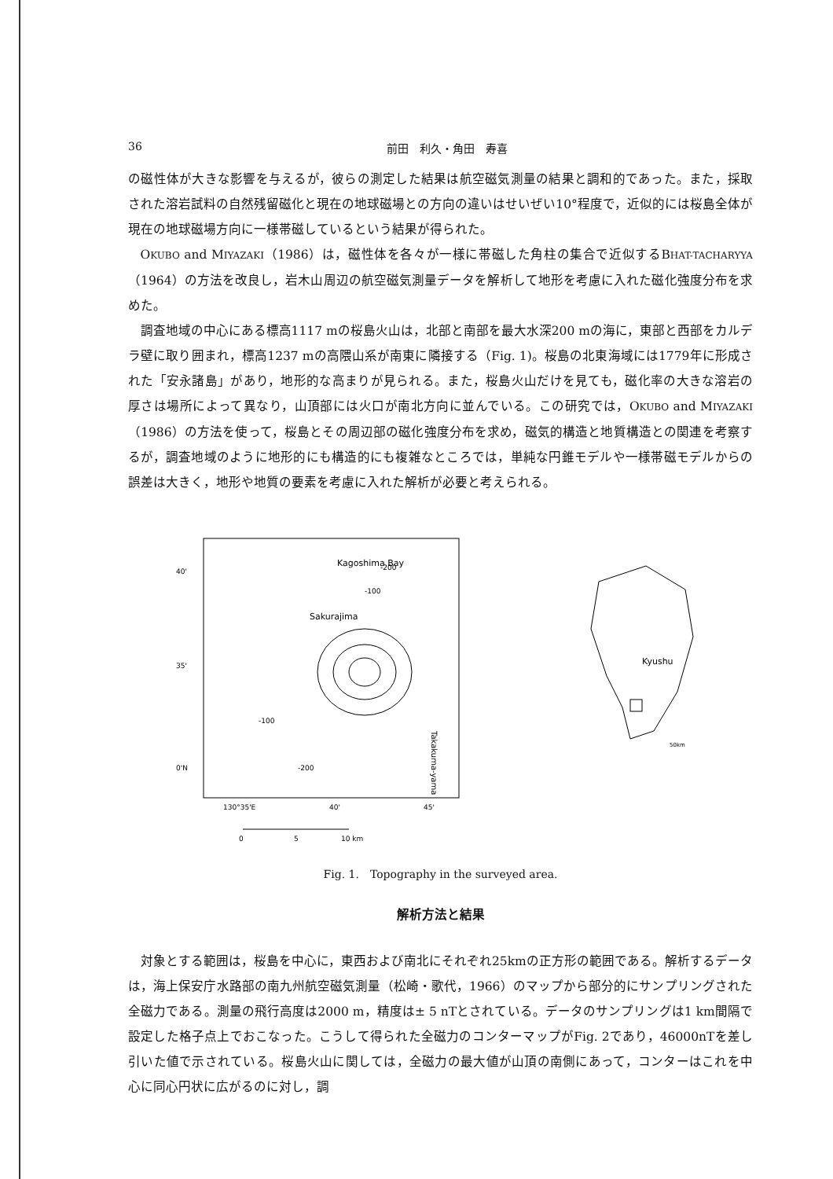36 前田　利久・角田　寿喜
の磁性体が大きな影響を与えるが，彼らの測定した結果は航空磁気測量の結果と調和的であった。また，採取された溶岩試料の自然残留磁化と現在の地球磁場との方向の違いはせいぜい10°程度で，近似的には桜島全体が現在の地球磁場方向に一様帯磁しているという結果が得られた。
OKUBO and MIYAZAKI（1986）は，磁性体を各々が一様に帯磁した角柱の集合で近似するBHAT-TACHARYYA（1964）の方法を改良し，岩木山周辺の航空磁気測量データを解析して地形を考慮に入れた磁化強度分布を求めた。
調査地域の中心にある標高1117 mの桜島火山は，北部と南部を最大水深200 mの海に，東部と西部をカルデラ壁に取り囲まれ，標高1237 mの高隈山系が南東に隣接する（Fig. 1)。桜島の北東海域には1779年に形成された「安永諸島」があり，地形的な高まりが見られる。また，桜島火山だけを見ても，磁化率の大きな溶岩の厚さは場所によって異なり，山頂部には火口が南北方向に並んでいる。この研究では，OKUBO and MIYAZAKI（1986）の方法を使って，桜島とその周辺部の磁化強度分布を求め，磁気的構造と地質構造との関連を考察するが，調査地域のように地形的にも構造的にも複雑なところでは，単純な円錐モデルや一様帯磁モデルからの誤差は大きく，地形や地質の要素を考慮に入れた解析が必要と考えられる。
Kagoshima Bay
-200
-100
Sakurajima
-100
-200
Takakuma-yama
40'
35'
0'N
130°35'E
40'
45'
0
5
10 km
Kyushu
50km
Fig. 1.　Topography in the surveyed area.
解析方法と結果
対象とする範囲は，桜島を中心に，東西および南北にそれぞれ25kmの正方形の範囲である。解析するデータは，海上保安庁水路部の南九州航空磁気測量（松崎・歌代，1966）のマップから部分的にサンプリングされた全磁力である。測量の飛行高度は2000 m，精度は± 5 nTとされている。データのサンプリングは1 km間隔で設定した格子点上でおこなった。こうして得られた全磁力のコンターマップがFig. 2であり，46000nTを差し引いた値で示されている。桜島火山に関しては，全磁力の最大値が山頂の南側にあって，コンターはこれを中心に同心円状に広がるのに対し，調